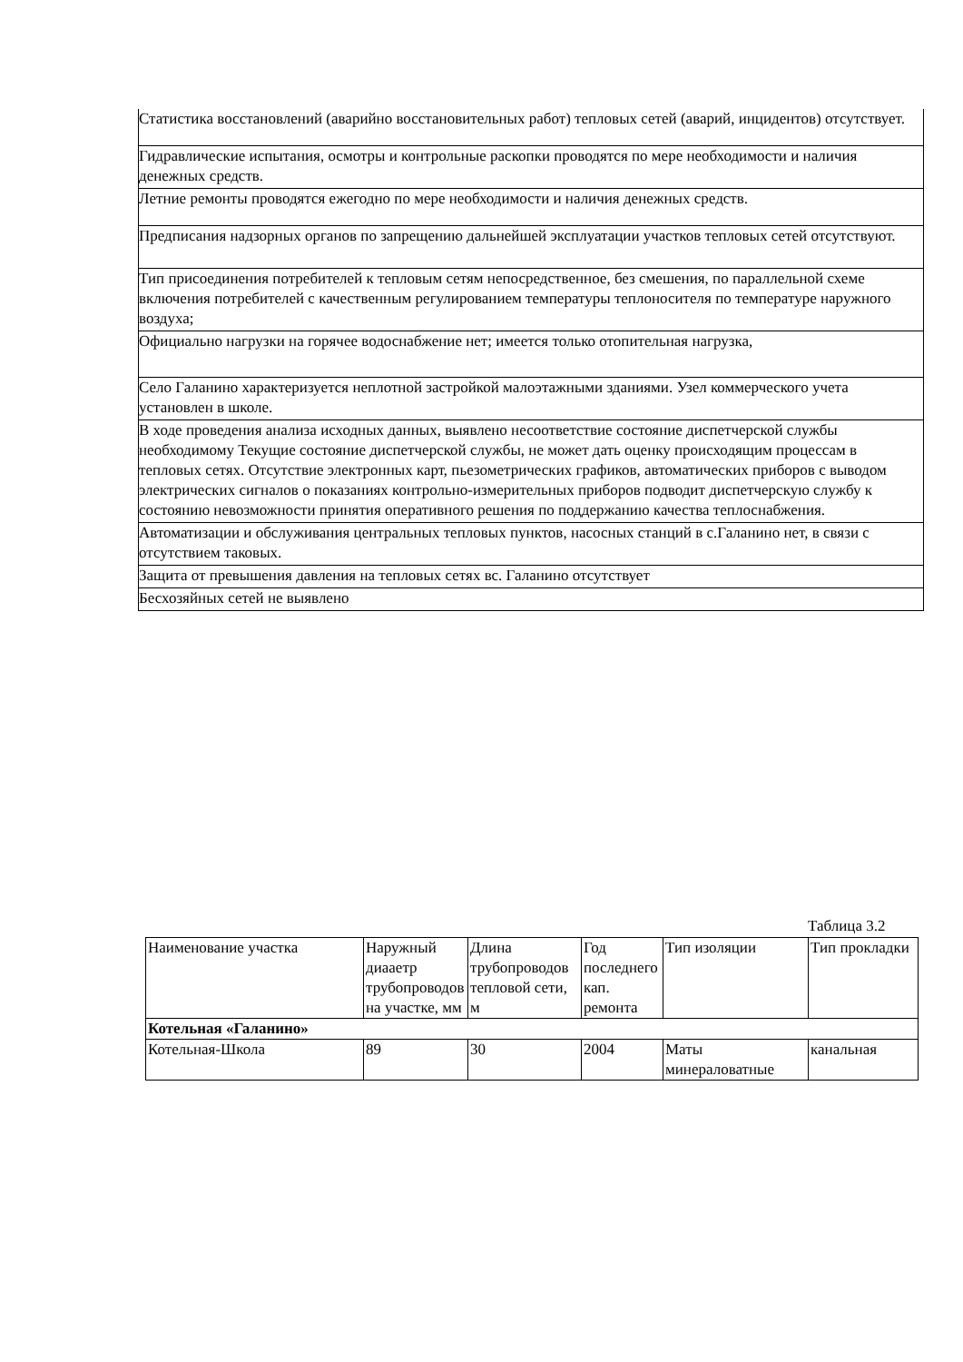| Статистика восстановлений (аварийно восстановительных работ) тепловых сетей (аварий, инцидентов) отсутствует. |
| Гидравлические испытания, осмотры и контрольные раскопки проводятся по мере необходимости и наличия денежных средств. |
| Летние ремонты проводятся ежегодно по мере необходимости и наличия денежных средств. |
| Предписания надзорных органов по запрещению дальнейшей эксплуатации участков тепловых сетей отсутствуют. |
| Тип присоединения потребителей к тепловым сетям непосредственное, без смешения, по параллельной схеме включения потребителей с качественным регулированием температуры теплоносителя по температуре наружного воздуха; |
| Официально нагрузки на горячее водоснабжение нет; имеется только отопительная нагрузка, |
| Село Галанино характеризуется неплотной застройкой малоэтажными зданиями. Узел коммерческого учета установлен в школе. |
| В ходе проведения анализа исходных данных, выявлено несоответствие состояние диспетчерской службы необходимому Текущие состояние диспетчерской службы, не может дать оценку происходящим процессам в тепловых сетях. Отсутствие электронных карт, пьезометрических графиков, автоматических приборов с выводом электрических сигналов о показаниях контрольно-измерительных приборов подводит диспетчерскую службу к состоянию невозможности принятия оперативного решения по поддержанию качества теплоснабжения. |
| Автоматизации и обслуживания центральных тепловых пунктов, насосных станций в с.Галанино нет, в связи с отсутствием таковых. |
| Защита от превышения давления на тепловых сетях вс. Галанино отсутствует |
| Бесхозяйных сетей не выявлено |
Таблица 3.2
| Наименование участка | Наружный диааетр трубопроводов на участке, мм | Длина трубопроводов тепловой сети, м | Год последнего кап. ремонта | Тип изоляции | Тип прокладки |
| --- | --- | --- | --- | --- | --- |
| Котельная «Галанино» | | | | | |
| Котельная-Школа | 89 | 30 | 2004 | Маты минераловатные | канальная |